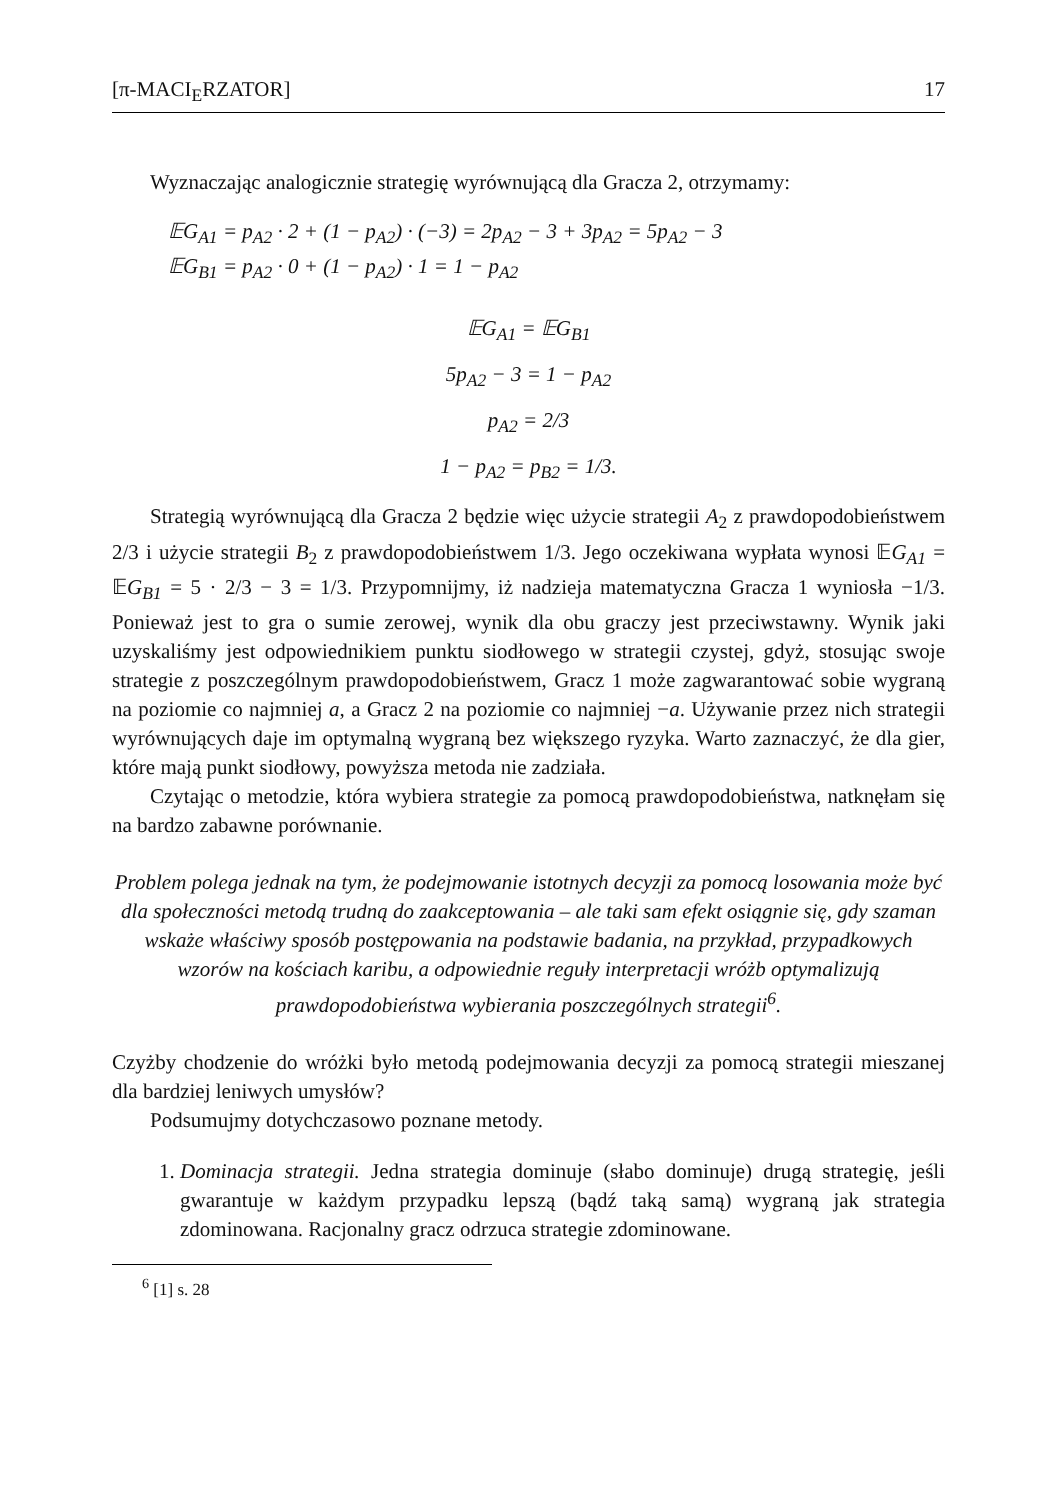[π-MACI<sub>E</sub>RZATOR] 17
Wyznaczając analogicznie strategię wyrównującą dla Gracza 2, otrzymamy:
𝔼G<sub>A1</sub> = p<sub>A2</sub> · 2 + (1 − p<sub>A2</sub>) · (−3) = 2p<sub>A2</sub> − 3 + 3p<sub>A2</sub> = 5p<sub>A2</sub> − 3
𝔼G<sub>B1</sub> = p<sub>A2</sub> · 0 + (1 − p<sub>A2</sub>) · 1 = 1 − p<sub>A2</sub>
𝔼G<sub>A1</sub> = 𝔼G<sub>B1</sub>
5p<sub>A2</sub> − 3 = 1 − p<sub>A2</sub>
p<sub>A2</sub> = 2/3
1 − p<sub>A2</sub> = p<sub>B2</sub> = 1/3.
Strategią wyrównującą dla Gracza 2 będzie więc użycie strategii A<sub>2</sub> z prawdopodobieństwem 2/3 i użycie strategii B<sub>2</sub> z prawdopodobieństwem 1/3. Jego oczekiwana wypłata wynosi 𝔼G<sub>A1</sub> = 𝔼G<sub>B1</sub> = 5 · 2/3 − 3 = 1/3. Przypomnijmy, iż nadzieja matematyczna Gracza 1 wyniosła −1/3. Ponieważ jest to gra o sumie zerowej, wynik dla obu graczy jest przeciwstawny. Wynik jaki uzyskaliśmy jest odpowiednikiem punktu siodłowego w strategii czystej, gdyż, stosując swoje strategie z poszczególnym prawdopodobieństwem, Gracz 1 może zagwarantować sobie wygraną na poziomie co najmniej a, a Gracz 2 na poziomie co najmniej −a. Używanie przez nich strategii wyrównujących daje im optymalną wygraną bez większego ryzyka. Warto zaznaczyć, że dla gier, które mają punkt siodłowy, powyższa metoda nie zadziała.
Czytając o metodzie, która wybiera strategie za pomocą prawdopodobieństwa, natknęłam się na bardzo zabawne porównanie.
Problem polega jednak na tym, że podejmowanie istotnych decyzji za pomocą losowania może być dla społeczności metodą trudną do zaakceptowania – ale taki sam efekt osiągnie się, gdy szaman wskaże właściwy sposób postępowania na podstawie badania, na przykład, przypadkowych wzorów na kościach karibu, a odpowiednie reguły interpretacji wróżb optymalizują prawdopodobieństwa wybierania poszczególnych strategii<sup>6</sup>.
Czyżby chodzenie do wróżki było metodą podejmowania decyzji za pomocą strategii mieszanej dla bardziej leniwych umysłów?
Podsumujmy dotychczasowo poznane metody.
1. Dominacja strategii. Jedna strategia dominuje (słabo dominuje) drugą strategię, jeśli gwarantuje w każdym przypadku lepszą (bądź taką samą) wygraną jak strategia zdominowana. Racjonalny gracz odrzuca strategie zdominowane.
<sup>6</sup> [1] s. 28